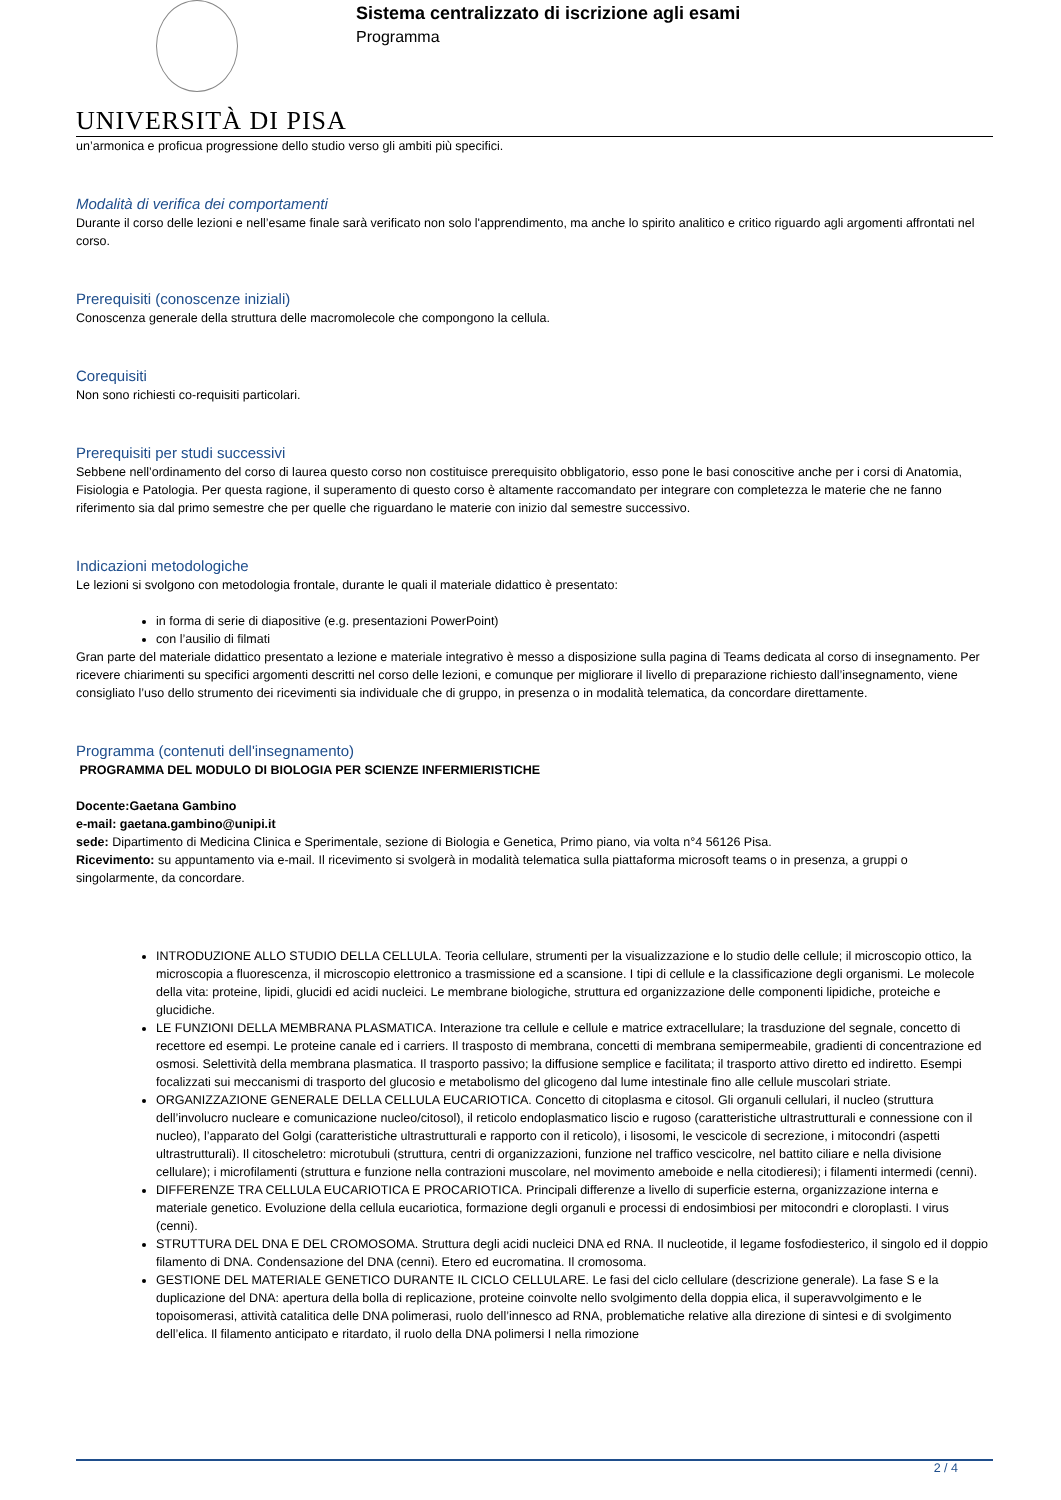UNIVERSITÀ DI PISA
Sistema centralizzato di iscrizione agli esami
Programma
un’armonica e proficua progressione dello studio verso gli ambiti più specifici.
Modalità di verifica dei comportamenti
Durante il corso delle lezioni e nell’esame finale sarà verificato non solo l'apprendimento, ma anche lo spirito analitico e critico riguardo agli argomenti affrontati nel corso.
Prerequisiti (conoscenze iniziali)
Conoscenza generale della struttura delle macromolecole che compongono la cellula.
Corequisiti
Non sono richiesti co-requisiti particolari.
Prerequisiti per studi successivi
Sebbene nell’ordinamento del corso di laurea questo corso non costituisce prerequisito obbligatorio, esso pone le basi conoscitive anche per i corsi di Anatomia, Fisiologia e Patologia. Per questa ragione, il superamento di questo corso è altamente raccomandato per integrare con completezza le materie che ne fanno riferimento sia dal primo semestre che per quelle che riguardano le materie con inizio dal semestre successivo.
Indicazioni metodologiche
Le lezioni si svolgono con metodologia frontale, durante le quali il materiale didattico è presentato:
in forma di serie di diapositive (e.g. presentazioni PowerPoint)
con l’ausilio di filmati
Gran parte del materiale didattico presentato a lezione e materiale integrativo è messo a disposizione sulla pagina di Teams dedicata al corso di insegnamento. Per ricevere chiarimenti su specifici argomenti descritti nel corso delle lezioni, e comunque per migliorare il livello di preparazione richiesto dall’insegnamento, viene consigliato l’uso dello strumento dei ricevimenti sia individuale che di gruppo, in presenza o in modalità telematica, da concordare direttamente.
Programma (contenuti dell'insegnamento)
PROGRAMMA DEL MODULO DI BIOLOGIA PER SCIENZE INFERMIERISTICHE
Docente:Gaetana Gambino
e-mail: gaetana.gambino@unipi.it
sede: Dipartimento di Medicina Clinica e Sperimentale, sezione di Biologia e Genetica, Primo piano, via volta n°4 56126 Pisa.
Ricevimento: su appuntamento via e-mail. Il ricevimento si svolgerà in modalità telematica sulla piattaforma microsoft teams o in presenza, a gruppi o singolarmente, da concordare.
INTRODUZIONE ALLO STUDIO DELLA CELLULA. Teoria cellulare, strumenti per la visualizzazione e lo studio delle cellule; il microscopio ottico, la microscopia a fluorescenza, il microscopio elettronico a trasmissione ed a scansione. I tipi di cellule e la classificazione degli organismi. Le molecole della vita: proteine, lipidi, glucidi ed acidi nucleici. Le membrane biologiche, struttura ed organizzazione delle componenti lipidiche, proteiche e glucidiche.
LE FUNZIONI DELLA MEMBRANA PLASMATICA. Interazione tra cellule e cellule e matrice extracellulare; la trasduzione del segnale, concetto di recettore ed esempi. Le proteine canale ed i carriers. Il trasposto di membrana, concetti di membrana semipermeabile, gradienti di concentrazione ed osmosi. Selettività della membrana plasmatica. Il trasporto passivo; la diffusione semplice e facilitata; il trasporto attivo diretto ed indiretto. Esempi focalizzati sui meccanismi di trasporto del glucosio e metabolismo del glicogeno dal lume intestinale fino alle cellule muscolari striate.
ORGANIZZAZIONE GENERALE DELLA CELLULA EUCARIOTICA. Concetto di citoplasma e citosol. Gli organuli cellulari, il nucleo (struttura dell’involucro nucleare e comunicazione nucleo/citosol), il reticolo endoplasmatico liscio e rugoso (caratteristiche ultrastrutturali e connessione con il nucleo), l’apparato del Golgi (caratteristiche ultrastrutturali e rapporto con il reticolo), i lisosomi, le vescicole di secrezione, i mitocondri (aspetti ultrastrutturali). Il citoscheletro: microtubuli (struttura, centri di organizzazioni, funzione nel traffico vescicolre, nel battito ciliare e nella divisione cellulare); i microfilamenti (struttura e funzione nella contrazioni muscolare, nel movimento ameboide e nella citodieresi); i filamenti intermedi (cenni).
DIFFERENZE TRA CELLULA EUCARIOTICA E PROCARIOTICA. Principali differenze a livello di superficie esterna, organizzazione interna e materiale genetico. Evoluzione della cellula eucariotica, formazione degli organuli e processi di endosimbiosi per mitocondri e cloroplasti. I virus (cenni).
STRUTTURA DEL DNA E DEL CROMOSOMA. Struttura degli acidi nucleici DNA ed RNA. Il nucleotide, il legame fosfodiesterico, il singolo ed il doppio filamento di DNA. Condensazione del DNA (cenni). Etero ed eucromatina. Il cromosoma.
GESTIONE DEL MATERIALE GENETICO DURANTE IL CICLO CELLULARE. Le fasi del ciclo cellulare (descrizione generale). La fase S e la duplicazione del DNA: apertura della bolla di replicazione, proteine coinvolte nello svolgimento della doppia elica, il superavvolgimento e le topoisomerasi, attività catalitica delle DNA polimerasi, ruolo dell’innesco ad RNA, problematiche relative alla direzione di sintesi e di svolgimento dell’elica. Il filamento anticipato e ritardato, il ruolo della DNA polimersi I nella rimozione
2 / 4